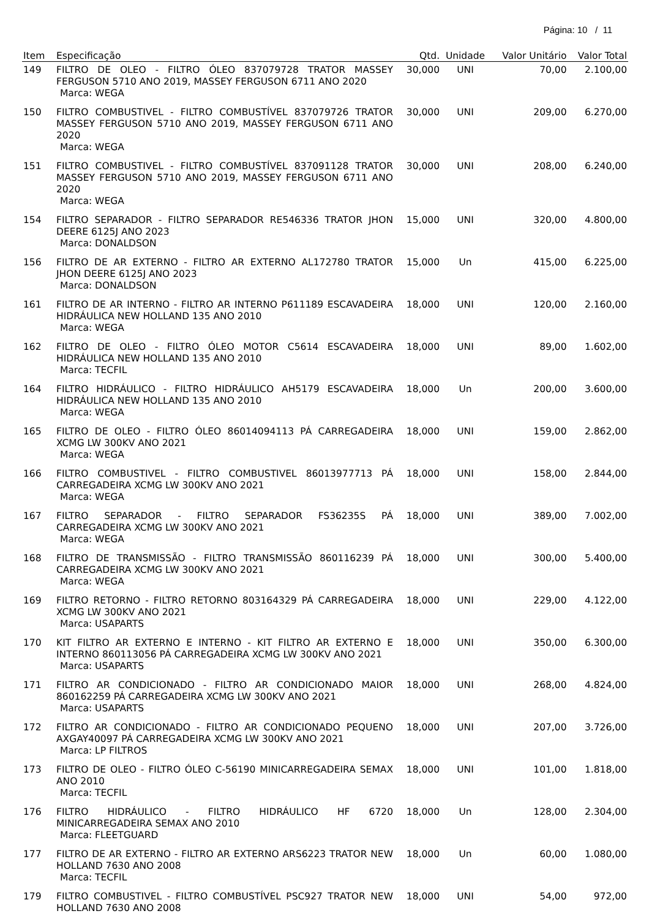Página: 10 / 11
| Item | Especificação | Qtd. | Unidade | Valor Unitário | Valor Total |
| --- | --- | --- | --- | --- | --- |
| 149 | FILTRO DE OLEO - FILTRO ÓLEO 837079728 TRATOR MASSEY FERGUSON 5710 ANO 2019, MASSEY FERGUSON 6711 ANO 2020 Marca: WEGA | 30,000 | UNI | 70,00 | 2.100,00 |
| 150 | FILTRO COMBUSTIVEL - FILTRO COMBUSTÍVEL 837079726 TRATOR MASSEY FERGUSON 5710 ANO 2019, MASSEY FERGUSON 6711 ANO 2020 Marca: WEGA | 30,000 | UNI | 209,00 | 6.270,00 |
| 151 | FILTRO COMBUSTIVEL - FILTRO COMBUSTÍVEL 837091128 TRATOR MASSEY FERGUSON 5710 ANO 2019, MASSEY FERGUSON 6711 ANO 2020 Marca: WEGA | 30,000 | UNI | 208,00 | 6.240,00 |
| 154 | FILTRO SEPARADOR - FILTRO SEPARADOR RE546336 TRATOR JHON DEERE 6125J ANO 2023 Marca: DONALDSON | 15,000 | UNI | 320,00 | 4.800,00 |
| 156 | FILTRO DE AR EXTERNO - FILTRO AR EXTERNO AL172780 TRATOR JHON DEERE 6125J ANO 2023 Marca: DONALDSON | 15,000 | Un | 415,00 | 6.225,00 |
| 161 | FILTRO DE AR INTERNO - FILTRO AR INTERNO P611189 ESCAVADEIRA HIDRÁULICA NEW HOLLAND 135 ANO 2010 Marca: WEGA | 18,000 | UNI | 120,00 | 2.160,00 |
| 162 | FILTRO DE OLEO - FILTRO ÓLEO MOTOR C5614 ESCAVADEIRA HIDRÁULICA NEW HOLLAND 135 ANO 2010 Marca: TECFIL | 18,000 | UNI | 89,00 | 1.602,00 |
| 164 | FILTRO HIDRÁULICO - FILTRO HIDRÁULICO AH5179 ESCAVADEIRA HIDRÁULICA NEW HOLLAND 135 ANO 2010 Marca: WEGA | 18,000 | Un | 200,00 | 3.600,00 |
| 165 | FILTRO DE OLEO - FILTRO ÓLEO 86014094113 PÁ CARREGADEIRA XCMG LW 300KV ANO 2021 Marca: WEGA | 18,000 | UNI | 159,00 | 2.862,00 |
| 166 | FILTRO COMBUSTIVEL - FILTRO COMBUSTIVEL 86013977713 PÁ CARREGADEIRA XCMG LW 300KV ANO 2021 Marca: WEGA | 18,000 | UNI | 158,00 | 2.844,00 |
| 167 | FILTRO SEPARADOR - FILTRO SEPARADOR FS36235S PÁ CARREGADEIRA XCMG LW 300KV ANO 2021 Marca: WEGA | 18,000 | UNI | 389,00 | 7.002,00 |
| 168 | FILTRO DE TRANSMISSÃO - FILTRO TRANSMISSÃO 860116239 PÁ CARREGADEIRA XCMG LW 300KV ANO 2021 Marca: WEGA | 18,000 | UNI | 300,00 | 5.400,00 |
| 169 | FILTRO RETORNO - FILTRO RETORNO 803164329 PÁ CARREGADEIRA XCMG LW 300KV ANO 2021 Marca: USAPARTS | 18,000 | UNI | 229,00 | 4.122,00 |
| 170 | KIT FILTRO AR EXTERNO E INTERNO - KIT FILTRO AR EXTERNO E INTERNO 860113056 PÁ CARREGADEIRA XCMG LW 300KV ANO 2021 Marca: USAPARTS | 18,000 | UNI | 350,00 | 6.300,00 |
| 171 | FILTRO AR CONDICIONADO - FILTRO AR CONDICIONADO MAIOR 860162259 PÁ CARREGADEIRA XCMG LW 300KV ANO 2021 Marca: USAPARTS | 18,000 | UNI | 268,00 | 4.824,00 |
| 172 | FILTRO AR CONDICIONADO - FILTRO AR CONDICIONADO PEQUENO AXGAY40097 PÁ CARREGADEIRA XCMG LW 300KV ANO 2021 Marca: LP FILTROS | 18,000 | UNI | 207,00 | 3.726,00 |
| 173 | FILTRO DE OLEO - FILTRO ÓLEO C-56190 MINICARREGADEIRA SEMAX ANO 2010 Marca: TECFIL | 18,000 | UNI | 101,00 | 1.818,00 |
| 176 | FILTRO HIDRÁULICO - FILTRO HIDRÁULICO HF 6720 MINICARREGADEIRA SEMAX ANO 2010 Marca: FLEETGUARD | 18,000 | Un | 128,00 | 2.304,00 |
| 177 | FILTRO DE AR EXTERNO - FILTRO AR EXTERNO ARS6223 TRATOR NEW HOLLAND 7630 ANO 2008 Marca: TECFIL | 18,000 | Un | 60,00 | 1.080,00 |
| 179 | FILTRO COMBUSTIVEL - FILTRO COMBUSTÍVEL PSC927 TRATOR NEW HOLLAND 7630 ANO 2008 | 18,000 | UNI | 54,00 | 972,00 |